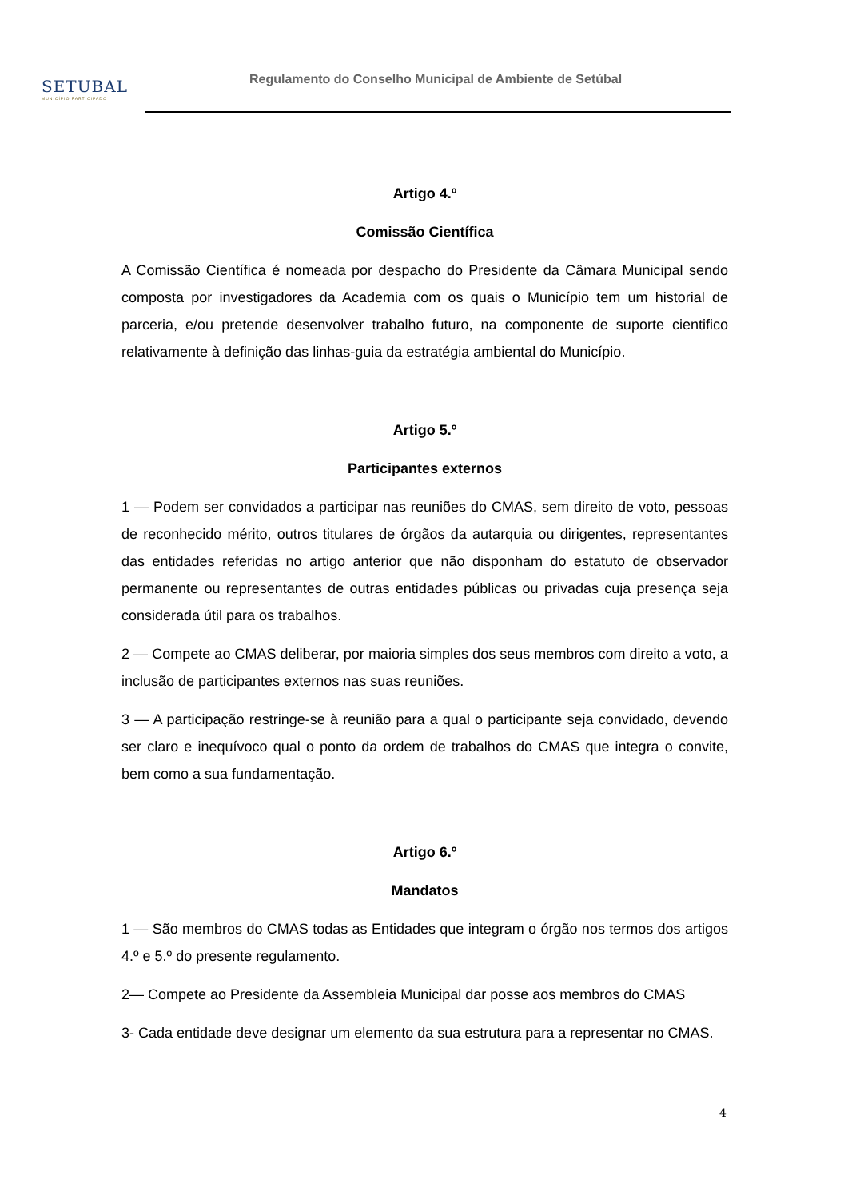SETUBAL
MUNICÍPIO PARTICIPADO
Regulamento do Conselho Municipal de Ambiente de Setúbal
Artigo 4.º
Comissão Científica
A Comissão Científica é nomeada por despacho do Presidente da Câmara Municipal sendo composta por investigadores da Academia com os quais o Município tem um historial de parceria, e/ou pretende desenvolver trabalho futuro, na componente de suporte cientifico relativamente à definição das linhas-guia da estratégia ambiental do Município.
Artigo 5.º
Participantes externos
1 — Podem ser convidados a participar nas reuniões do CMAS, sem direito de voto, pessoas de reconhecido mérito, outros titulares de órgãos da autarquia ou dirigentes, representantes das entidades referidas no artigo anterior que não disponham do estatuto de observador permanente ou representantes de outras entidades públicas ou privadas cuja presença seja considerada útil para os trabalhos.
2 — Compete ao CMAS deliberar, por maioria simples dos seus membros com direito a voto, a inclusão de participantes externos nas suas reuniões.
3 — A participação restringe-se à reunião para a qual o participante seja convidado, devendo ser claro e inequívoco qual o ponto da ordem de trabalhos do CMAS que integra o convite, bem como a sua fundamentação.
Artigo 6.º
Mandatos
1 — São membros do CMAS todas as Entidades que integram o órgão nos termos dos artigos 4.º e 5.º do presente regulamento.
2— Compete ao Presidente da Assembleia Municipal dar posse aos membros do CMAS
3- Cada entidade deve designar um elemento da sua estrutura para a representar no CMAS.
4